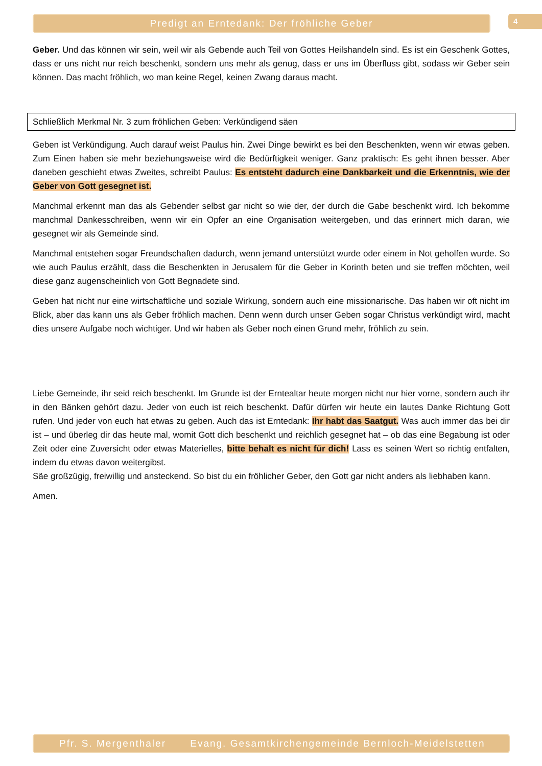Predigt an Erntedank: Der fröhliche Geber 4
Geber. Und das können wir sein, weil wir als Gebende auch Teil von Gottes Heilshandeln sind. Es ist ein Geschenk Gottes, dass er uns nicht nur reich beschenkt, sondern uns mehr als genug, dass er uns im Überfluss gibt, sodass wir Geber sein können. Das macht fröhlich, wo man keine Regel, keinen Zwang daraus macht.
Schließlich Merkmal Nr. 3 zum fröhlichen Geben: Verkündigend säen
Geben ist Verkündigung. Auch darauf weist Paulus hin. Zwei Dinge bewirkt es bei den Beschenkten, wenn wir etwas geben. Zum Einen haben sie mehr beziehungsweise wird die Bedürftigkeit weniger. Ganz praktisch: Es geht ihnen besser. Aber daneben geschieht etwas Zweites, schreibt Paulus: Es entsteht dadurch eine Dankbarkeit und die Erkenntnis, wie der Geber von Gott gesegnet ist.
Manchmal erkennt man das als Gebender selbst gar nicht so wie der, der durch die Gabe beschenkt wird. Ich bekomme manchmal Dankesschreiben, wenn wir ein Opfer an eine Organisation weitergeben, und das erinnert mich daran, wie gesegnet wir als Gemeinde sind.
Manchmal entstehen sogar Freundschaften dadurch, wenn jemand unterstützt wurde oder einem in Not geholfen wurde. So wie auch Paulus erzählt, dass die Beschenkten in Jerusalem für die Geber in Korinth beten und sie treffen möchten, weil diese ganz augenscheinlich von Gott Begnadete sind.
Geben hat nicht nur eine wirtschaftliche und soziale Wirkung, sondern auch eine missionarische. Das haben wir oft nicht im Blick, aber das kann uns als Geber fröhlich machen. Denn wenn durch unser Geben sogar Christus verkündigt wird, macht dies unsere Aufgabe noch wichtiger. Und wir haben als Geber noch einen Grund mehr, fröhlich zu sein.
Liebe Gemeinde, ihr seid reich beschenkt. Im Grunde ist der Erntealtar heute morgen nicht nur hier vorne, sondern auch ihr in den Bänken gehört dazu. Jeder von euch ist reich beschenkt. Dafür dürfen wir heute ein lautes Danke Richtung Gott rufen. Und jeder von euch hat etwas zu geben. Auch das ist Erntedank: Ihr habt das Saatgut. Was auch immer das bei dir ist – und überleg dir das heute mal, womit Gott dich beschenkt und reichlich gesegnet hat – ob das eine Begabung ist oder Zeit oder eine Zuversicht oder etwas Materielles, bitte behalt es nicht für dich! Lass es seinen Wert so richtig entfalten, indem du etwas davon weitergibst.
Säe großzügig, freiwillig und ansteckend. So bist du ein fröhlicher Geber, den Gott gar nicht anders als liebhaben kann.
Amen.
Pfr. S. Mergenthaler Evang. Gesamtkirchengemeinde Bernloch-Meidelstetten